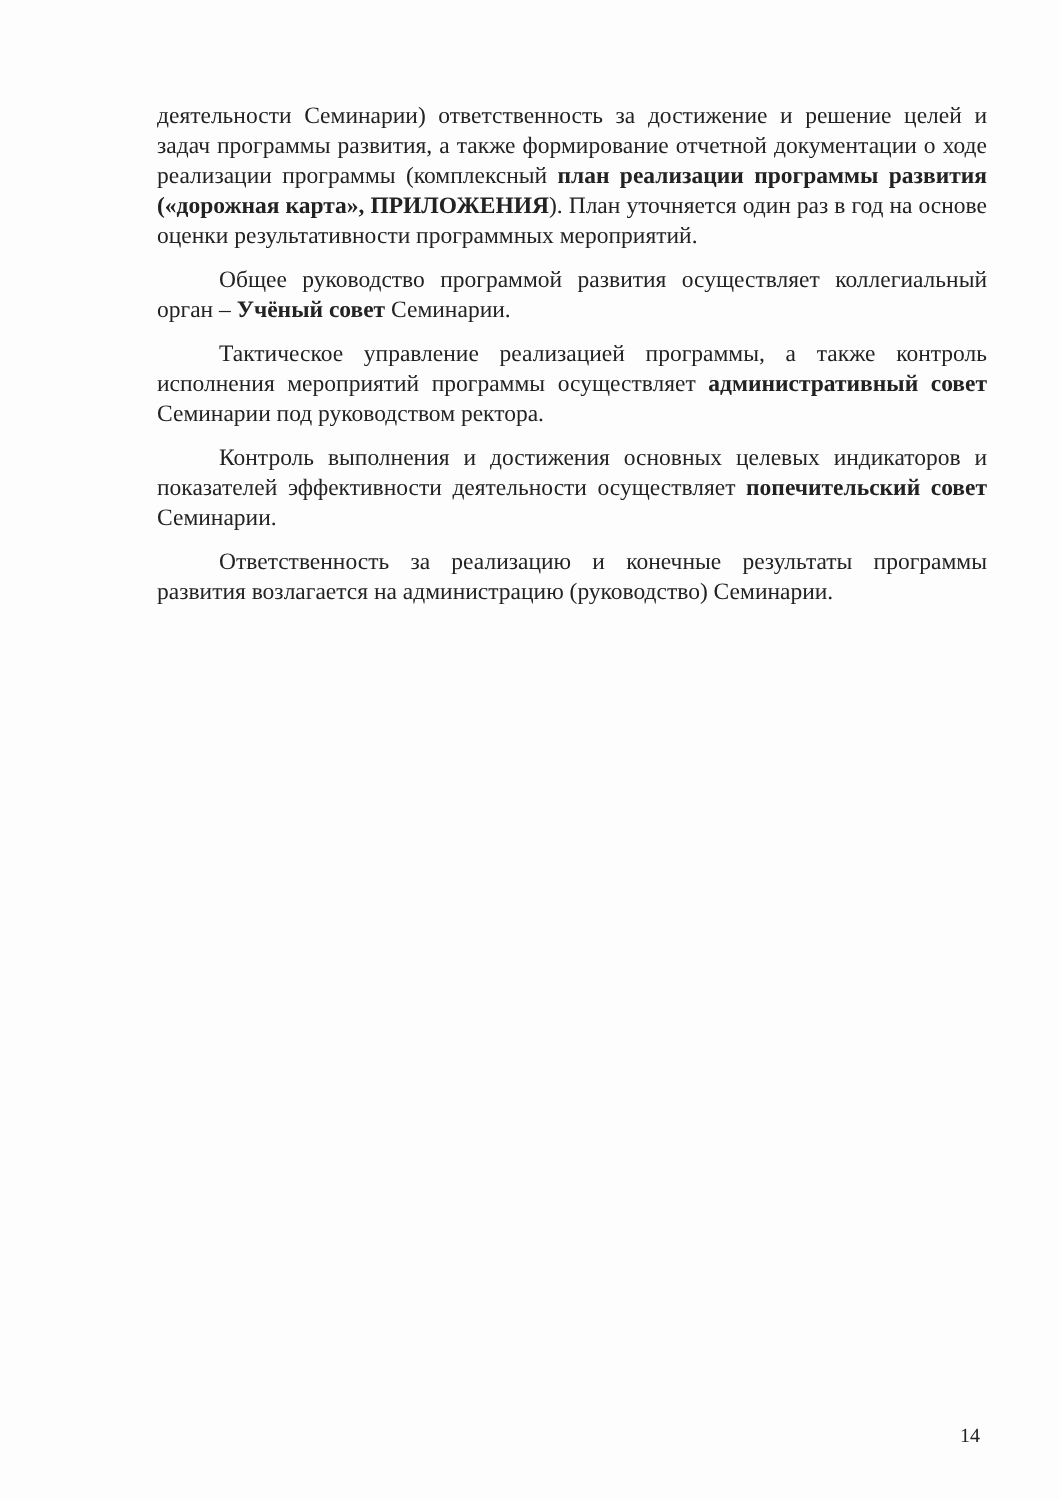деятельности Семинарии) ответственность за достижение и решение целей и задач программы развития, а также формирование отчетной документации о ходе реализации программы (комплексный план реализации программы развития («дорожная карта», ПРИЛОЖЕНИЯ). План уточняется один раз в год на основе оценки результативности программных мероприятий.
Общее руководство программой развития осуществляет коллегиальный орган – Учёный совет Семинарии.
Тактическое управление реализацией программы, а также контроль исполнения мероприятий программы осуществляет административный совет Семинарии под руководством ректора.
Контроль выполнения и достижения основных целевых индикаторов и показателей эффективности деятельности осуществляет попечительский совет Семинарии.
Ответственность за реализацию и конечные результаты программы развития возлагается на администрацию (руководство) Семинарии.
14